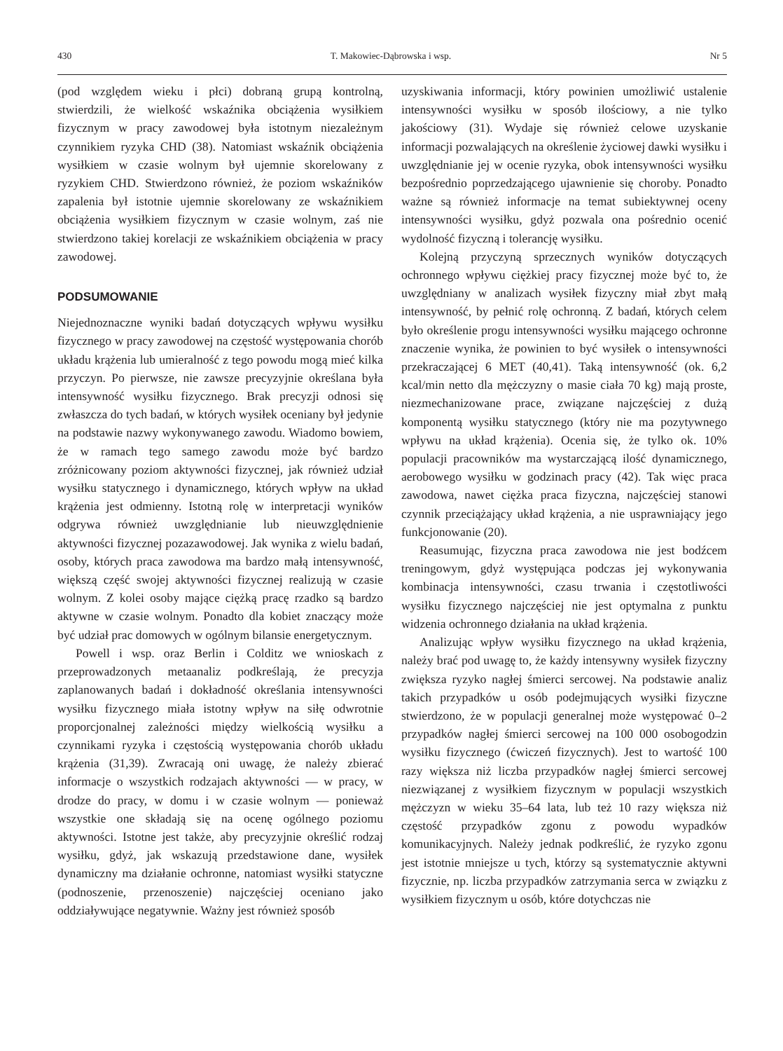430 T. Makowiec-Dąbrowska i wsp. Nr 5
(pod względem wieku i płci) dobraną grupą kontrolną, stwierdzili, że wielkość wskaźnika obciążenia wysiłkiem fizycznym w pracy zawodowej była istotnym niezależnym czynnikiem ryzyka CHD (38). Natomiast wskaźnik obciążenia wysiłkiem w czasie wolnym był ujemnie skorelowany z ryzykiem CHD. Stwierdzono również, że poziom wskaźników zapalenia był istotnie ujemnie skorelowany ze wskaźnikiem obciążenia wysiłkiem fizycznym w czasie wolnym, zaś nie stwierdzono takiej korelacji ze wskaźnikiem obciążenia w pracy zawodowej.
PODSUMOWANIE
Niejednoznaczne wyniki badań dotyczących wpływu wysiłku fizycznego w pracy zawodowej na częstość występowania chorób układu krążenia lub umieralność z tego powodu mogą mieć kilka przyczyn. Po pierwsze, nie zawsze precyzyjnie określana była intensywność wysiłku fizycznego. Brak precyzji odnosi się zwłaszcza do tych badań, w których wysiłek oceniany był jedynie na podstawie nazwy wykonywanego zawodu. Wiadomo bowiem, że w ramach tego samego zawodu może być bardzo zróżnicowany poziom aktywności fizycznej, jak również udział wysiłku statycznego i dynamicznego, których wpływ na układ krążenia jest odmienny. Istotną rolę w interpretacji wyników odgrywa również uwzględnianie lub nieuwzględnienie aktywności fizycznej pozazawodowej. Jak wynika z wielu badań, osoby, których praca zawodowa ma bardzo małą intensywność, większą część swojej aktywności fizycznej realizują w czasie wolnym. Z kolei osoby mające ciężką pracę rzadko są bardzo aktywne w czasie wolnym. Ponadto dla kobiet znaczący może być udział prac domowych w ogólnym bilansie energetycznym.
Powell i wsp. oraz Berlin i Colditz we wnioskach z przeprowadzonych metaanaliz podkreślają, że precyzja zaplanowanych badań i dokładność określania intensywności wysiłku fizycznego miała istotny wpływ na siłę odwrotnie proporcjonalnej zależności między wielkością wysiłku a czynnikami ryzyka i częstością występowania chorób układu krążenia (31,39). Zwracają oni uwagę, że należy zbierać informacje o wszystkich rodzajach aktywności — w pracy, w drodze do pracy, w domu i w czasie wolnym — ponieważ wszystkie one składają się na ocenę ogólnego poziomu aktywności. Istotne jest także, aby precyzyjnie określić rodzaj wysiłku, gdyż, jak wskazują przedstawione dane, wysiłek dynamiczny ma działanie ochronne, natomiast wysiłki statyczne (podnoszenie, przenoszenie) najczęściej oceniano jako oddziaływujące negatywnie. Ważny jest również sposób
uzyskiwania informacji, który powinien umożliwić ustalenie intensywności wysiłku w sposób ilościowy, a nie tylko jakościowy (31). Wydaje się również celowe uzyskanie informacji pozwalających na określenie życiowej dawki wysiłku i uwzględnianie jej w ocenie ryzyka, obok intensywności wysiłku bezpośrednio poprzedzającego ujawnienie się choroby. Ponadto ważne są również informacje na temat subiektywnej oceny intensywności wysiłku, gdyż pozwala ona pośrednio ocenić wydolność fizyczną i tolerancję wysiłku.
Kolejną przyczyną sprzecznych wyników dotyczących ochronnego wpływu ciężkiej pracy fizycznej może być to, że uwzględniany w analizach wysiłek fizyczny miał zbyt małą intensywność, by pełnić rolę ochronną. Z badań, których celem było określenie progu intensywności wysiłku mającego ochronne znaczenie wynika, że powinien to być wysiłek o intensywności przekraczającej 6 MET (40,41). Taką intensywność (ok. 6,2 kcal/min netto dla mężczyzny o masie ciała 70 kg) mają proste, niezmechanizowane prace, związane najczęściej z dużą komponentą wysiłku statycznego (który nie ma pozytywnego wpływu na układ krążenia). Ocenia się, że tylko ok. 10% populacji pracowników ma wystarczającą ilość dynamicznego, aerobowego wysiłku w godzinach pracy (42). Tak więc praca zawodowa, nawet ciężka praca fizyczna, najczęściej stanowi czynnik przeciążający układ krążenia, a nie usprawniający jego funkcjonowanie (20).
Reasumując, fizyczna praca zawodowa nie jest bodźcem treningowym, gdyż występująca podczas jej wykonywania kombinacja intensywności, czasu trwania i częstotliwości wysiłku fizycznego najczęściej nie jest optymalna z punktu widzenia ochronnego działania na układ krążenia.
Analizując wpływ wysiłku fizycznego na układ krążenia, należy brać pod uwagę to, że każdy intensywny wysiłek fizyczny zwiększa ryzyko nagłej śmierci sercowej. Na podstawie analiz takich przypadków u osób podejmujących wysiłki fizyczne stwierdzono, że w populacji generalnej może występować 0–2 przypadków nagłej śmierci sercowej na 100 000 osobogodzin wysiłku fizycznego (ćwiczeń fizycznych). Jest to wartość 100 razy większa niż liczba przypadków nagłej śmierci sercowej niezwiązanej z wysiłkiem fizycznym w populacji wszystkich mężczyzn w wieku 35–64 lata, lub też 10 razy większa niż częstość przypadków zgonu z powodu wypadków komunikacyjnych. Należy jednak podkreślić, że ryzyko zgonu jest istotnie mniejsze u tych, którzy są systematycznie aktywni fizycznie, np. liczba przypadków zatrzymania serca w związku z wysiłkiem fizycznym u osób, które dotychczas nie